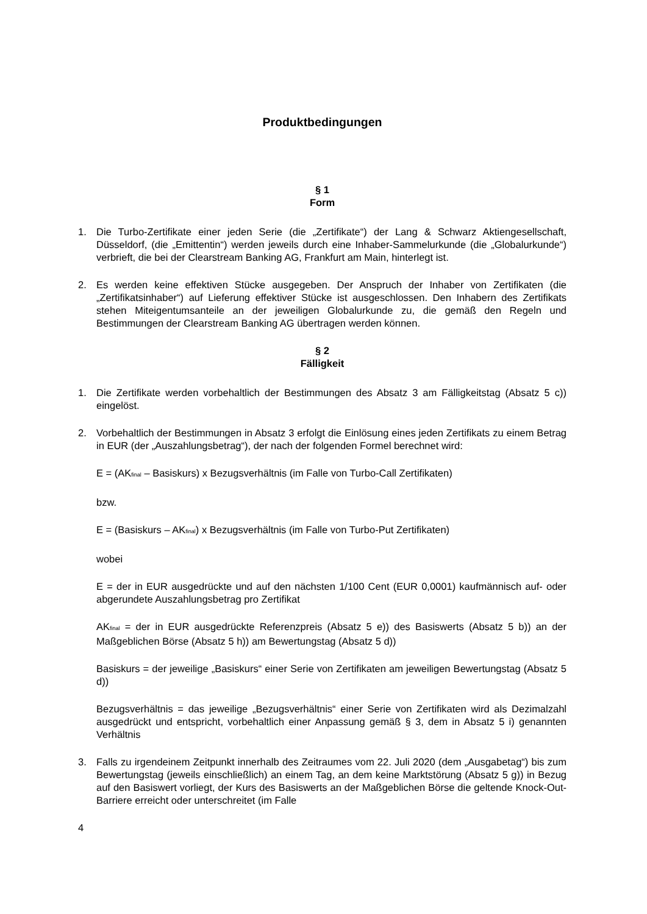Produktbedingungen
§ 1
Form
1. Die Turbo-Zertifikate einer jeden Serie (die „Zertifikate“) der Lang & Schwarz Aktiengesellschaft, Düsseldorf, (die „Emittentin“) werden jeweils durch eine Inhaber-Sammelurkunde (die „Globalurkunde“) verbrieft, die bei der Clearstream Banking AG, Frankfurt am Main, hinterlegt ist.
2. Es werden keine effektiven Stücke ausgegeben. Der Anspruch der Inhaber von Zertifikaten (die „Zertifikatsinhaber“) auf Lieferung effektiver Stücke ist ausgeschlossen. Den Inhabern des Zertifikats stehen Miteigentumsanteile an der jeweiligen Globalurkunde zu, die gemäß den Regeln und Bestimmungen der Clearstream Banking AG übertragen werden können.
§ 2
Fälligkeit
1. Die Zertifikate werden vorbehaltlich der Bestimmungen des Absatz 3 am Fälligkeitstag (Absatz 5 c)) eingelöst.
2. Vorbehaltlich der Bestimmungen in Absatz 3 erfolgt die Einlösung eines jeden Zertifikats zu einem Betrag in EUR (der „Auszahlungsbetrag“), der nach der folgenden Formel berechnet wird:
E = (AK<sub>final</sub> – Basiskurs) x Bezugsverhältnis (im Falle von Turbo-Call Zertifikaten)
bzw.
E = (Basiskurs – AK<sub>final</sub>) x Bezugsverhältnis (im Falle von Turbo-Put Zertifikaten)
wobei
E = der in EUR ausgedrückte und auf den nächsten 1/100 Cent (EUR 0,0001) kaufmännisch auf- oder abgerundete Auszahlungsbetrag pro Zertifikat
AK<sub>final</sub> = der in EUR ausgedrückte Referenzpreis (Absatz 5 e)) des Basiswerts (Absatz 5 b)) an der Maßgeblichen Börse (Absatz 5 h)) am Bewertungstag (Absatz 5 d))
Basiskurs = der jeweilige „Basiskurs“ einer Serie von Zertifikaten am jeweiligen Bewertungstag (Absatz 5 d))
Bezugsverhältnis = das jeweilige „Bezugsverhältnis“ einer Serie von Zertifikaten wird als Dezimalzahl ausgedrückt und entspricht, vorbehaltlich einer Anpassung gemäß § 3, dem in Absatz 5 i) genannten Verhältnis
3. Falls zu irgendeinem Zeitpunkt innerhalb des Zeitraumes vom 22. Juli 2020 (dem „Ausgabetag“) bis zum Bewertungstag (jeweils einschließlich) an einem Tag, an dem keine Marktstörung (Absatz 5 g)) in Bezug auf den Basiswert vorliegt, der Kurs des Basiswerts an der Maßgeblichen Börse die geltende Knock-Out-Barriere erreicht oder unterschreitet (im Falle
4